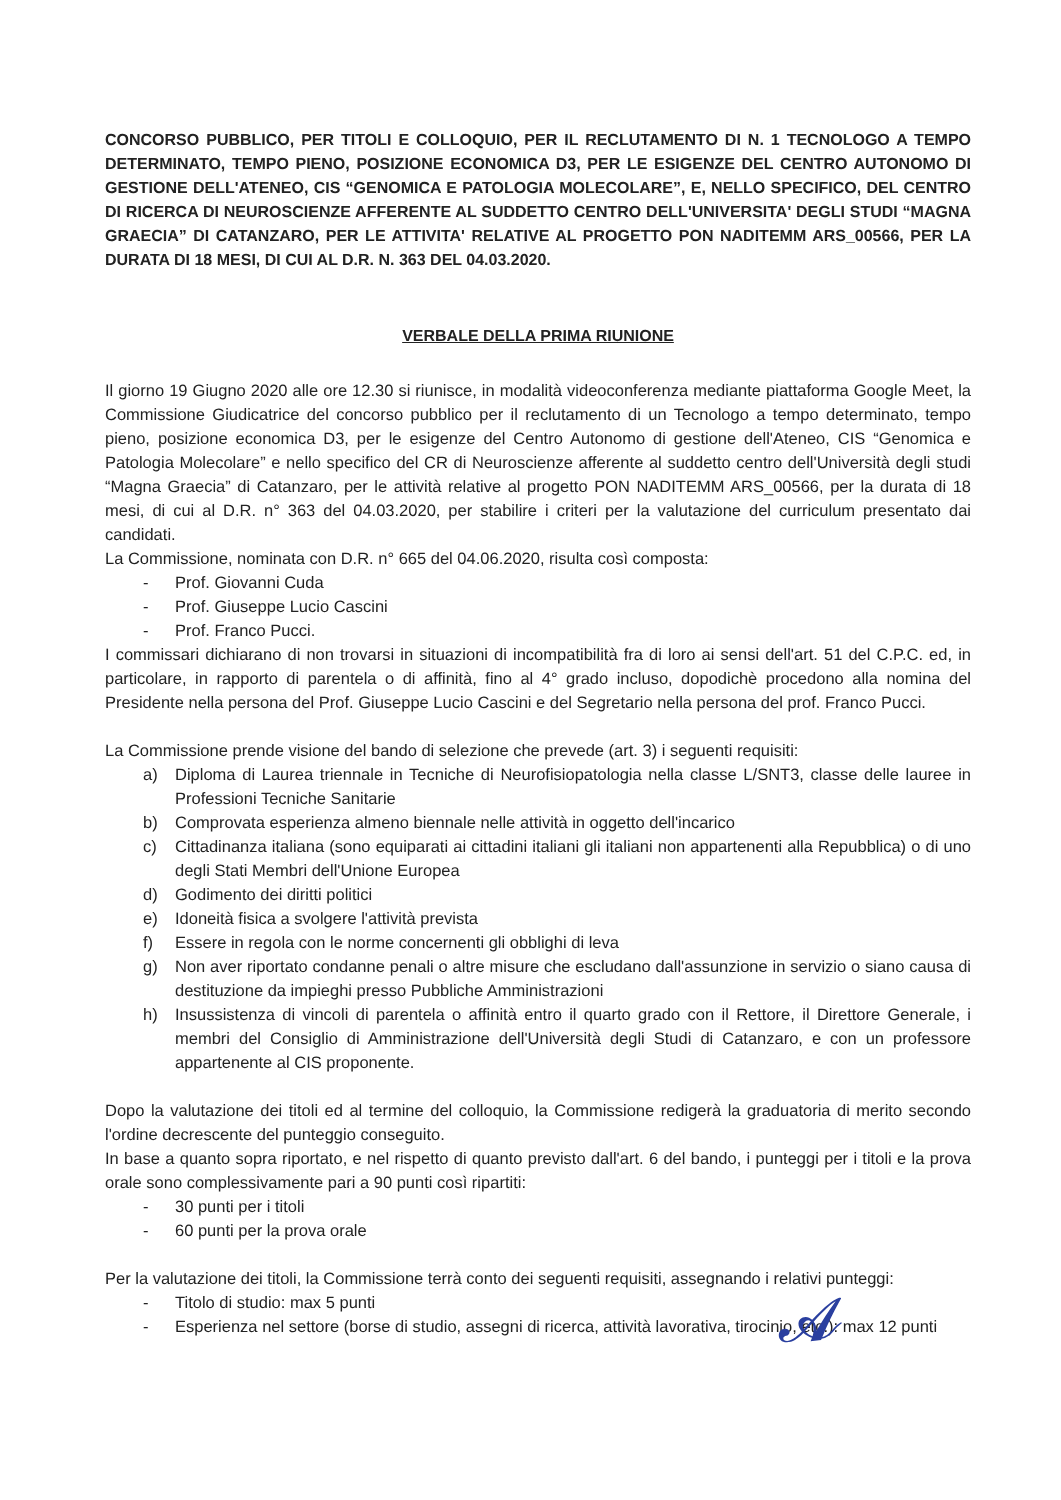CONCORSO PUBBLICO, PER TITOLI E COLLOQUIO, PER IL RECLUTAMENTO DI N. 1 TECNOLOGO A TEMPO DETERMINATO, TEMPO PIENO, POSIZIONE ECONOMICA D3, PER LE ESIGENZE DEL CENTRO AUTONOMO DI GESTIONE DELL'ATENEO, CIS “GENOMICA E PATOLOGIA MOLECOLARE”, E, NELLO SPECIFICO, DEL CENTRO DI RICERCA DI NEUROSCIENZE AFFERENTE AL SUDDETTO CENTRO DELL'UNIVERSITA' DEGLI STUDI “MAGNA GRAECIA” DI CATANZARO, PER LE ATTIVITA' RELATIVE AL PROGETTO PON NADITEMM ARS_00566, PER LA DURATA DI 18 MESI, DI CUI AL D.R. N. 363 DEL 04.03.2020.
VERBALE DELLA PRIMA RIUNIONE
Il giorno 19 Giugno 2020 alle ore 12.30 si riunisce, in modalità videoconferenza mediante piattaforma Google Meet, la Commissione Giudicatrice del concorso pubblico per il reclutamento di un Tecnologo a tempo determinato, tempo pieno, posizione economica D3, per le esigenze del Centro Autonomo di gestione dell'Ateneo, CIS “Genomica e Patologia Molecolare” e nello specifico del CR di Neuroscienze afferente al suddetto centro dell'Università degli studi “Magna Graecia” di Catanzaro, per le attività relative al progetto PON NADITEMM ARS_00566, per la durata di 18 mesi, di cui al D.R. n° 363 del 04.03.2020, per stabilire i criteri per la valutazione del curriculum presentato dai candidati.
La Commissione, nominata con D.R. n° 665 del 04.06.2020, risulta così composta:
- Prof. Giovanni Cuda
- Prof. Giuseppe Lucio Cascini
- Prof. Franco Pucci.
I commissari dichiarano di non trovarsi in situazioni di incompatibilità fra di loro ai sensi dell'art. 51 del C.P.C. ed, in particolare, in rapporto di parentela o di affinità, fino al 4° grado incluso, dopodichè procedono alla nomina del Presidente nella persona del Prof. Giuseppe Lucio Cascini e del Segretario nella persona del prof. Franco Pucci.
La Commissione prende visione del bando di selezione che prevede (art. 3) i seguenti requisiti:
a) Diploma di Laurea triennale in Tecniche di Neurofisiopatologia nella classe L/SNT3, classe delle lauree in Professioni Tecniche Sanitarie
b) Comprovata esperienza almeno biennale nelle attività in oggetto dell'incarico
c) Cittadinanza italiana (sono equiparati ai cittadini italiani gli italiani non appartenenti alla Repubblica) o di uno degli Stati Membri dell'Unione Europea
d) Godimento dei diritti politici
e) Idoneità fisica a svolgere l'attività prevista
f) Essere in regola con le norme concernenti gli obblighi di leva
g) Non aver riportato condanne penali o altre misure che escludano dall'assunzione in servizio o siano causa di destituzione da impieghi presso Pubbliche Amministrazioni
h) Insussistenza di vincoli di parentela o affinità entro il quarto grado con il Rettore, il Direttore Generale, i membri del Consiglio di Amministrazione dell'Università degli Studi di Catanzaro, e con un professore appartenente al CIS proponente.
Dopo la valutazione dei titoli ed al termine del colloquio, la Commissione redigerà la graduatoria di merito secondo l'ordine decrescente del punteggio conseguito.
In base a quanto sopra riportato, e nel rispetto di quanto previsto dall'art. 6 del bando, i punteggi per i titoli e la prova orale sono complessivamente pari a 90 punti così ripartiti:
- 30 punti per i titoli
- 60 punti per la prova orale
Per la valutazione dei titoli, la Commissione terrà conto dei seguenti requisiti, assegnando i relativi punteggi:
- Titolo di studio: max 5 punti
- Esperienza nel settore (borse di studio, assegni di ricerca, attività lavorativa, tirocinio, etc.): max 12 punti
𝓐